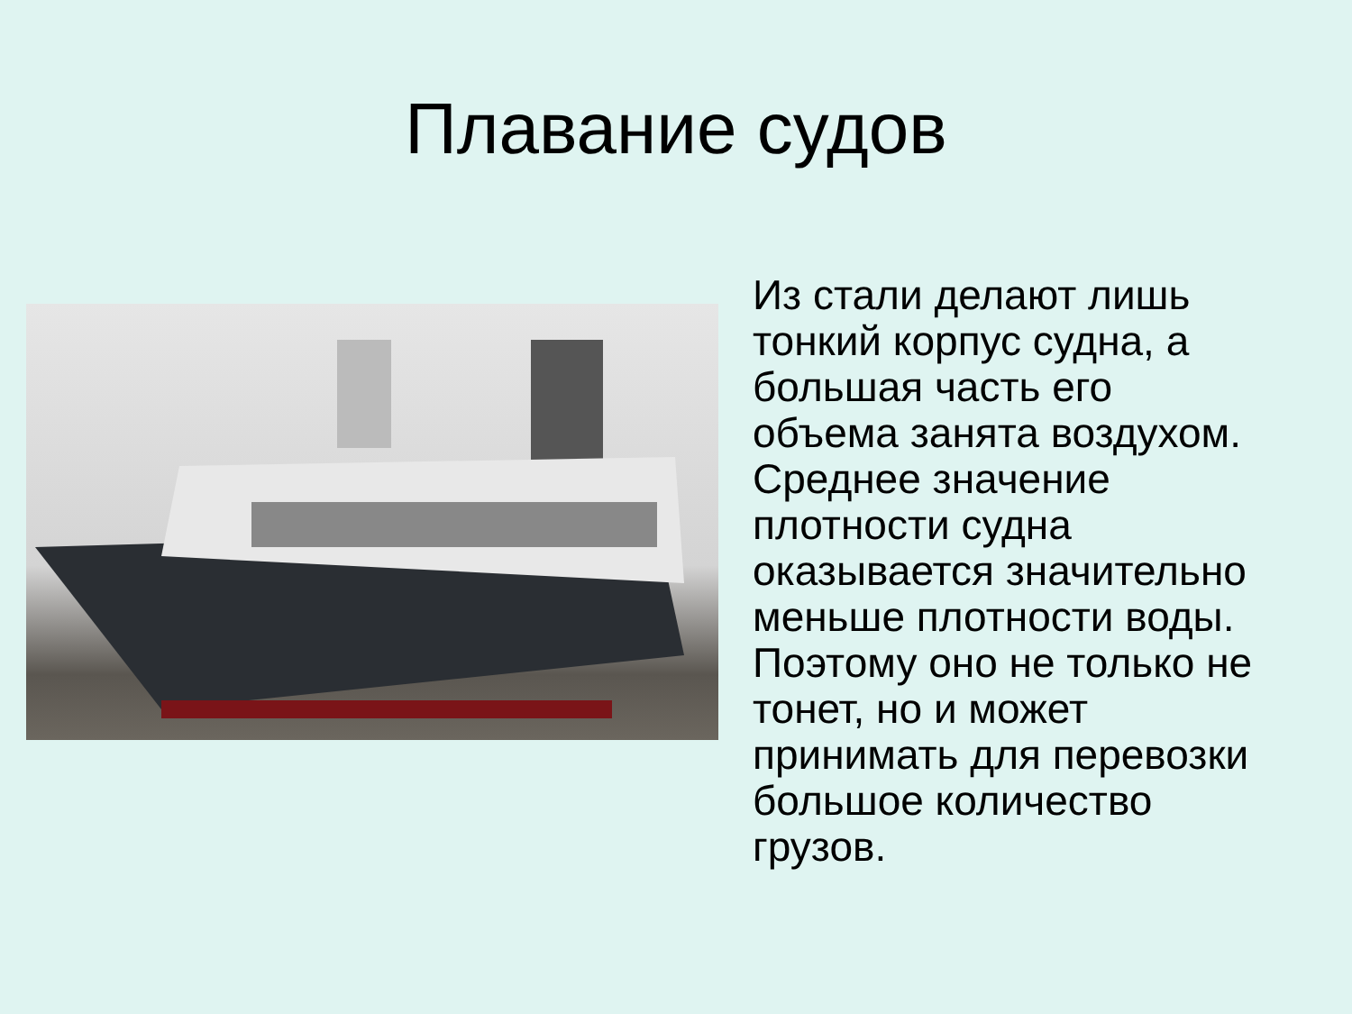Плавание судов
Из стали делают лишь тонкий корпус судна, а большая часть его объема занята воздухом. Среднее значение плотности судна оказывается значительно меньше плотности воды. Поэтому оно не только не тонет, но и может принимать для перевозки большое количество грузов.